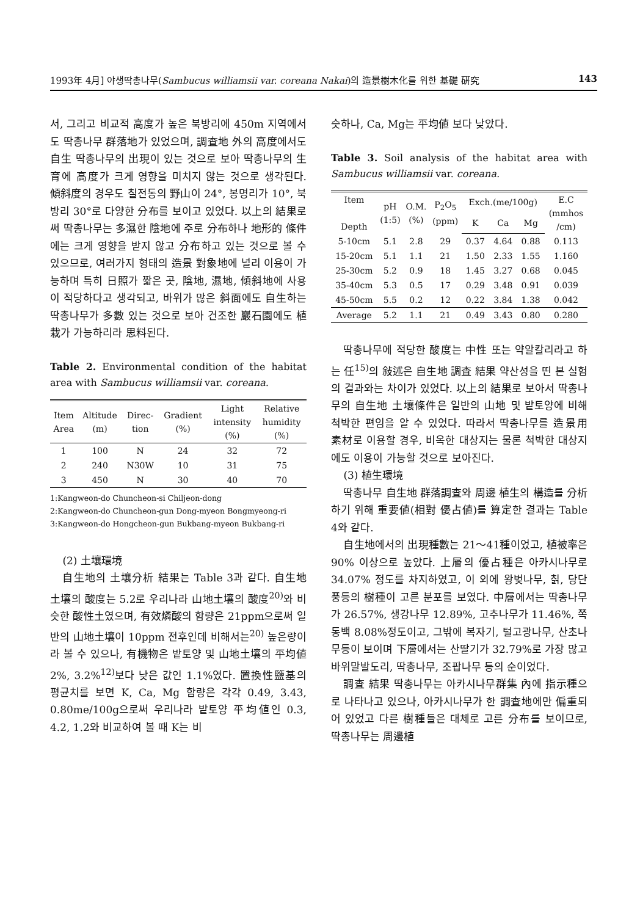1993年 4月] 야생딱총나무(Sambucus williamsii var. coreana Nakai)의 造景樹木化를 위한 基礎 硏究 143
서, 그리고 비교적 高度가 높은 북방리에 450m 지역에서도 딱총나무 群落地가 있었으며, 調査地 外의 高度에서도 自生 딱총나무의 出現이 있는 것으로 보아 딱총나무의 生育에 高度가 크게 영향을 미치지 않는 것으로 생각된다. 傾斜度의 경우도 칠전동의 野山이 24°, 봉명리가 10°, 북방리 30°로 다양한 分布를 보이고 있었다. 以上의 結果로써 딱총나무는 多濕한 陰地에 주로 分布하나 地形的 條件에는 크게 영향을 받지 않고 分布하고 있는 것으로 볼 수 있으므로, 여러가지 형태의 造景 對象地에 널리 이용이 가능하며 특히 日照가 짧은 곳, 陰地, 濕地, 傾斜地에 사용이 적당하다고 생각되고, 바위가 많은 斜面에도 自生하는 딱총나무가 多數 있는 것으로 보아 건조한 巖石園에도 植栽가 가능하리라 思料된다.
Table 2. Environmental condition of the habitat area with Sambucus williamsii var. coreana.
| Item Area | Altitude (m) | Direc- tion | Gradient (%) | Light intensity (%) | Relative humidity (%) |
| --- | --- | --- | --- | --- | --- |
| 1 | 100 | N | 24 | 32 | 72 |
| 2 | 240 | N30W | 10 | 31 | 75 |
| 3 | 450 | N | 30 | 40 | 70 |
1:Kangweon-do Chuncheon-si Chiljeon-dong
2:Kangweon-do Chuncheon-gun Dong-myeon Bongmyeong-ri
3:Kangweon-do Hongcheon-gun Bukbang-myeon Bukbang-ri
(2) 土壤環境
自生地의 土壤分析 結果는 Table 3과 같다. 自生地 土壤의 酸度는 5.2로 우리나라 山地土壤의 酸度<sup>20)</sup>와 비슷한 酸性土였으며, 有效燐酸의 함량은 21ppm으로써 일반의 山地土壤이 10ppm 전후인데 비해서는<sup>20)</sup> 높은량이라 볼 수 있으나, 有機物은 밭토양 및 山地土壤의 平均値 2%, 3.2%<sup>12)</sup>보다 낮은 값인 1.1%였다. 置換性鹽基의 평균치를 보면 K, Ca, Mg 함량은 각각 0.49, 3.43, 0.80me/100g으로써 우리나라 밭토양 平均値인 0.3, 4.2, 1.2와 비교하여 볼 때 K는 비
슷하나, Ca, Mg는 平均値 보다 낮았다.
Table 3. Soil analysis of the habitat area with Sambucus williamsii var. coreana.
| Item Depth | pH (1:5) | O.M. (%) | P<sub>2</sub>O<sub>5</sub> (ppm) | Exch.(me/100g) | | | E.C (mmhos /cm) |
| --- | --- | --- | --- | --- | --- | --- | --- |
| | | | | K | Ca | Mg | |
| 5-10cm | 5.1 | 2.8 | 29 | 0.37 | 4.64 | 0.88 | 0.113 |
| 15-20cm | 5.1 | 1.1 | 21 | 1.50 | 2.33 | 1.55 | 1.160 |
| 25-30cm | 5.2 | 0.9 | 18 | 1.45 | 3.27 | 0.68 | 0.045 |
| 35-40cm | 5.3 | 0.5 | 17 | 0.29 | 3.48 | 0.91 | 0.039 |
| 45-50cm | 5.5 | 0.2 | 12 | 0.22 | 3.84 | 1.38 | 0.042 |
| Average | 5.2 | 1.1 | 21 | 0.49 | 3.43 | 0.80 | 0.280 |
딱총나무에 적당한 酸度는 中性 또는 약알칼리라고 하는 任<sup>15)</sup>의 敍述은 自生地 調査 結果 약산성을 띤 본 실험의 결과와는 차이가 있었다. 以上의 結果로 보아서 딱총나무의 自生地 土壤條件은 일반의 山地 및 밭토양에 비해 척박한 편임을 알 수 있었다. 따라서 딱총나무를 造景用 素材로 이용할 경우, 비옥한 대상지는 물론 척박한 대상지에도 이용이 가능할 것으로 보아진다.
(3) 植生環境
딱총나무 自生地 群落調査와 周邊 植生의 構造를 分析하기 위해 重要値(相對 優占値)를 算定한 결과는 Table 4와 같다.
自生地에서의 出現種數는 21～41種이었고, 植被率은 90% 이상으로 높았다. 上層의 優占種은 아카시나무로 34.07% 정도를 차지하였고, 이 외에 왕벚나무, 칡, 당단풍등의 樹種이 고른 분포를 보였다. 中層에서는 딱총나무가 26.57%, 생강나무 12.89%, 고추나무가 11.46%, 쪽동백 8.08%정도이고, 그밖에 복자기, 털고광나무, 산초나무등이 보이며 下層에서는 산딸기가 32.79%로 가장 많고 바위말발도리, 딱총나무, 조팝나무 등의 순이었다.
調査 結果 딱총나무는 아카시나무群集 內에 指示種으로 나타나고 있으나, 아카시나무가 한 調査地에만 偏重되어 있었고 다른 樹種들은 대체로 고른 分布를 보이므로, 딱총나무는 周邊植